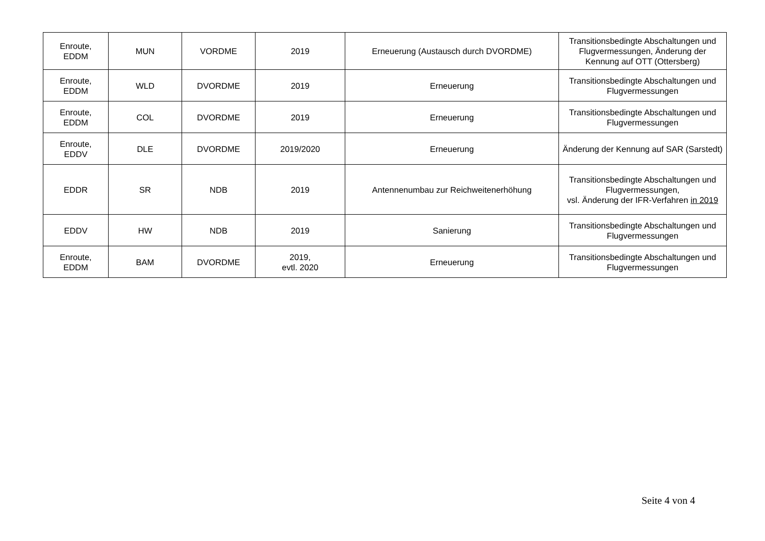| Enroute, EDDM | MUN | VORDME | 2019 | Erneuerung (Austausch durch DVORDME) | Transitionsbedingte Abschaltungen und Flugvermessungen, Änderung der Kennung auf OTT (Ottersberg) |
| Enroute, EDDM | WLD | DVORDME | 2019 | Erneuerung | Transitionsbedingte Abschaltungen und Flugvermessungen |
| Enroute, EDDM | COL | DVORDME | 2019 | Erneuerung | Transitionsbedingte Abschaltungen und Flugvermessungen |
| Enroute, EDDV | DLE | DVORDME | 2019/2020 | Erneuerung | Änderung der Kennung auf SAR (Sarstedt) |
| EDDR | SR | NDB | 2019 | Antennenumbau zur Reichweitenerhöhung | Transitionsbedingte Abschaltungen und Flugvermessungen, vsl. Änderung der IFR-Verfahren in 2019 |
| EDDV | HW | NDB | 2019 | Sanierung | Transitionsbedingte Abschaltungen und Flugvermessungen |
| Enroute, EDDM | BAM | DVORDME | 2019, evtl. 2020 | Erneuerung | Transitionsbedingte Abschaltungen und Flugvermessungen |
Seite 4 von 4